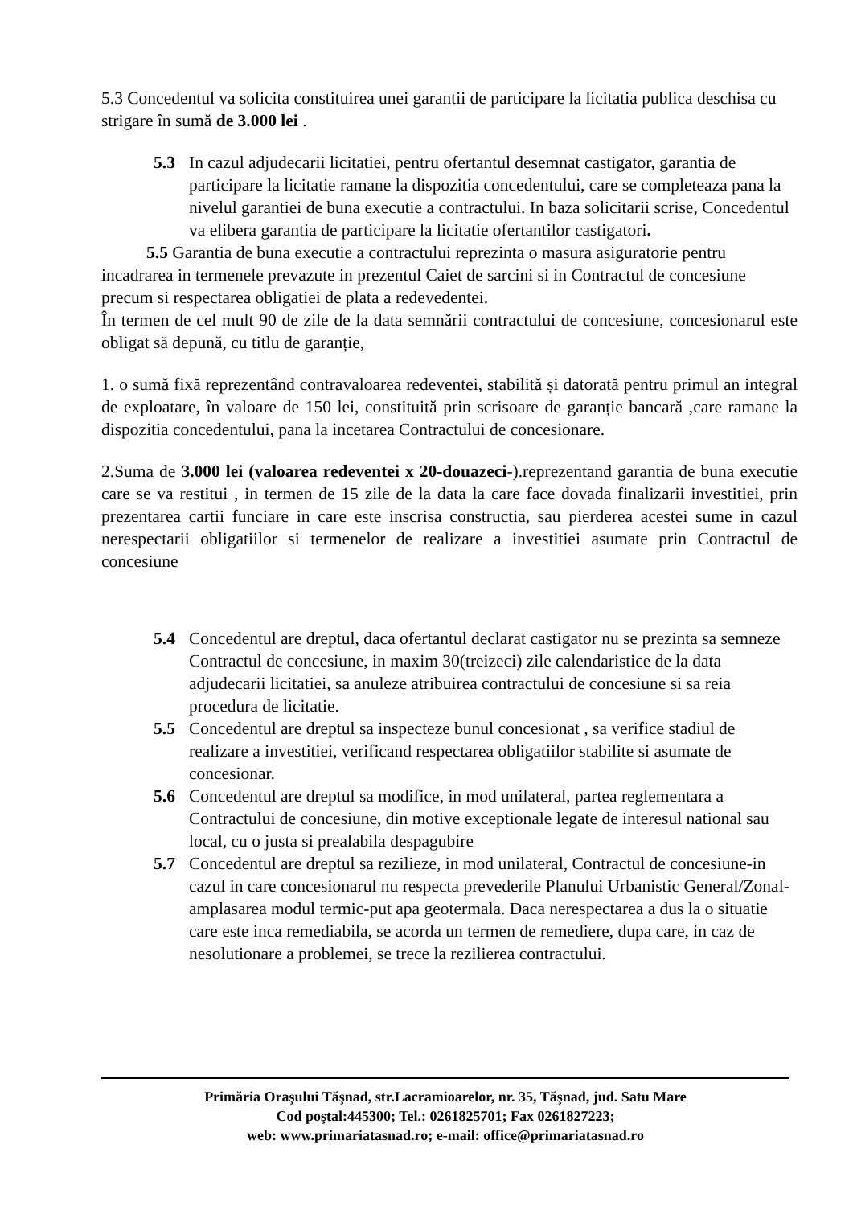5.3 Concedentul va solicita constituirea unei garantii de participare la licitatia publica deschisa cu strigare în sumă de 3.000 lei .
5.3 In cazul adjudecarii licitatiei, pentru ofertantul desemnat castigator, garantia de participare la licitatie ramane la dispozitia concedentului, care se completeaza pana la nivelul garantiei de buna executie a contractului. In baza solicitarii scrise, Concedentul va elibera garantia de participare la licitatie ofertantilor castigatori.
5.5 Garantia de buna executie a contractului reprezinta o masura asiguratorie pentru incadrarea in termenele prevazute in prezentul Caiet de sarcini si in Contractul de concesiune precum si respectarea obligatiei de plata a redevedentei.
În termen de cel mult 90 de zile de la data semnării contractului de concesiune, concesionarul este obligat să depună, cu titlu de garanție,
1. o sumă fixă reprezentând contravaloarea redeventei, stabilită și datorată pentru primul an integral de exploatare, în valoare de 150 lei, constituită prin scrisoare de garanție bancară ,care ramane la dispozitia concedentului, pana la incetarea Contractului de concesionare.
2.Suma de 3.000 lei (valoarea redeventei x 20-douazeci-).reprezentand garantia de buna executie care se va restitui , in termen de 15 zile de la data la care face dovada finalizarii investitiei, prin prezentarea cartii funciare in care este inscrisa constructia, sau pierderea acestei sume in cazul nerespectarii obligatiilor si termenelor de realizare a investitiei asumate prin Contractul de concesiune
5.4 Concedentul are dreptul, daca ofertantul declarat castigator nu se prezinta sa semneze Contractul de concesiune, in maxim 30(treizeci) zile calendaristice de la data adjudecarii licitatiei, sa anuleze atribuirea contractului de concesiune si sa reia procedura de licitatie.
5.5 Concedentul are dreptul sa inspecteze bunul concesionat , sa verifice stadiul de realizare a investitiei, verificand respectarea obligatiilor stabilite si asumate de concesionar.
5.6 Concedentul are dreptul sa modifice, in mod unilateral, partea reglementara a Contractului de concesiune, din motive exceptionale legate de interesul national sau local, cu o justa si prealabila despagubire
5.7 Concedentul are dreptul sa rezilieze, in mod unilateral, Contractul de concesiune-in cazul in care concesionarul nu respecta prevederile Planului Urbanistic General/Zonal-amplasarea modul termic-put apa geotermala. Daca nerespectarea a dus la o situatie care este inca remediabila, se acorda un termen de remediere, dupa care, in caz de nesolutionare a problemei, se trece la rezilierea contractului.
Primăria Oraşului Tăşnad, str.Lacramioarelor, nr. 35, Tăşnad, jud. Satu Mare
Cod poştal:445300; Tel.: 0261825701; Fax 0261827223;
web: www.primariatasnad.ro; e-mail: office@primariatasnad.ro